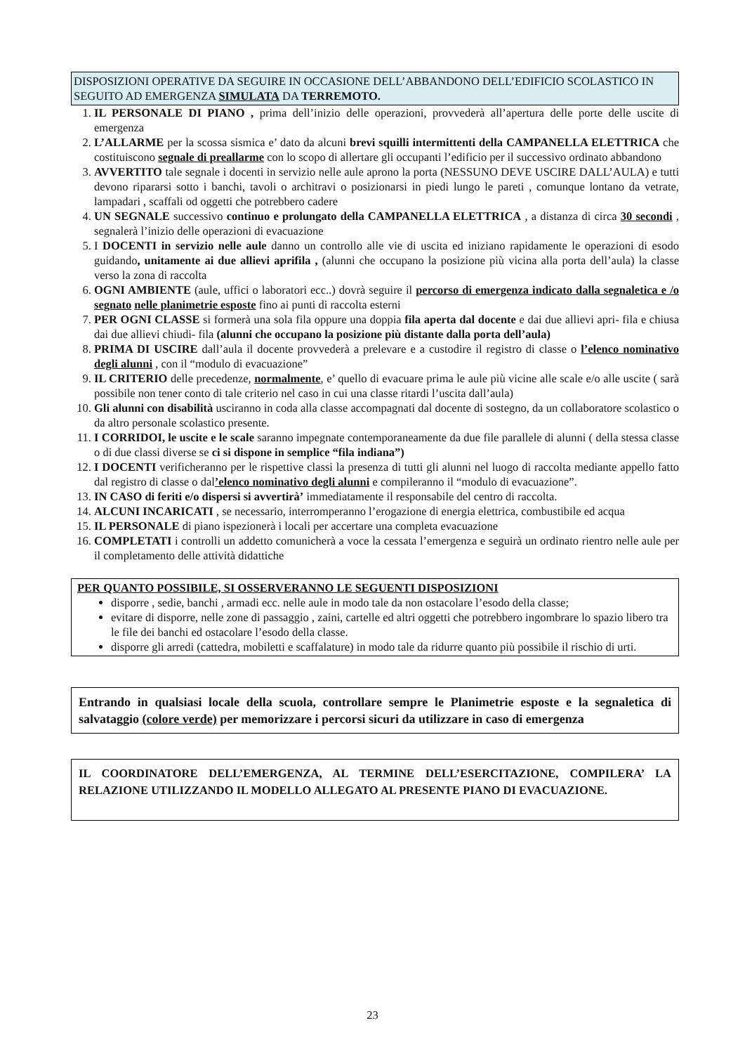DISPOSIZIONI OPERATIVE DA SEGUIRE IN OCCASIONE DELL’ABBANDONO DELL’EDIFICIO SCOLASTICO IN SEGUITO AD EMERGENZA SIMULATA DA TERREMOTO.
1. IL PERSONALE DI PIANO , prima dell’inizio delle operazioni, provvederà all’apertura delle porte delle uscite di emergenza
2. L’ALLARME per la scossa sismica e’ dato da alcuni brevi squilli intermittenti della CAMPANELLA ELETTRICA che costituiscono segnale di preallarme con lo scopo di allertare gli occupanti l’edificio per il successivo ordinato abbandono
3. AVVERTITO tale segnale i docenti in servizio nelle aule aprono la porta (NESSUNO DEVE USCIRE DALL’AULA) e tutti devono ripararsi sotto i banchi, tavoli o architravi o posizionarsi in piedi lungo le pareti , comunque lontano da vetrate, lampadari , scaffali od oggetti che potrebbero cadere
4. UN SEGNALE successivo continuo e prolungato della CAMPANELLA ELETTRICA , a distanza di circa 30 secondi , segnalerà l’inizio delle operazioni di evacuazione
5. I DOCENTI in servizio nelle aule danno un controllo alle vie di uscita ed iniziano rapidamente le operazioni di esodo guidando, unitamente ai due allievi aprifila , (alunni che occupano la posizione più vicina alla porta dell’aula) la classe verso la zona di raccolta
6. OGNI AMBIENTE (aule, uffici o laboratori ecc..) dovrà seguire il percorso di emergenza indicato dalla segnaletica e /o segnato nelle planimetrie esposte fino ai punti di raccolta esterni
7. PER OGNI CLASSE si formerà una sola fila oppure una doppia fila aperta dal docente e dai due allievi apri- fila e chiusa dai due allievi chiudi- fila (alunni che occupano la posizione più distante dalla porta dell’aula)
8. PRIMA DI USCIRE dall’aula il docente provvederà a prelevare e a custodire il registro di classe o l’elenco nominativo degli alunni , con il “modulo di evacuazione”
9. IL CRITERIO delle precedenze, normalmente, e’ quello di evacuare prima le aule più vicine alle scale e/o alle uscite ( sarà possibile non tener conto di tale criterio nel caso in cui una classe ritardi l’uscita dall’aula)
10. Gli alunni con disabilità usciranno in coda alla classe accompagnati dal docente di sostegno, da un collaboratore scolastico o da altro personale scolastico presente.
11. I CORRIDOI, le uscite e le scale saranno impegnate contemporaneamente da due file parallele di alunni ( della stessa classe o di due classi diverse se ci si dispone in semplice “fila indiana”)
12. I DOCENTI verificheranno per le rispettive classi la presenza di tutti gli alunni nel luogo di raccolta mediante appello fatto dal registro di classe o dal’elenco nominativo degli alunni e compileranno il “modulo di evacuazione”.
13. IN CASO di feriti e/o dispersi si avvertirà’ immediatamente il responsabile del centro di raccolta.
14. ALCUNI INCARICATI , se necessario, interromperanno l’erogazione di energia elettrica, combustibile ed acqua
15. IL PERSONALE di piano ispezionerà i locali per accertare una completa evacuazione
16. COMPLETATI i controlli un addetto comunicherà a voce la cessata l’emergenza e seguirà un ordinato rientro nelle aule per il completamento delle attività didattiche
PER QUANTO POSSIBILE, SI OSSERVERANNO LE SEGUENTI DISPOSIZIONI
disporre , sedie, banchi , armadi ecc. nelle aule in modo tale da non ostacolare l’esodo della classe;
evitare di disporre, nelle zone di passaggio , zaini, cartelle ed altri oggetti che potrebbero ingombrare lo spazio libero tra le file dei banchi ed ostacolare l’esodo della classe.
disporre gli arredi (cattedra, mobiletti e scaffalature) in modo tale da ridurre quanto più possibile il rischio di urti.
Entrando in qualsiasi locale della scuola, controllare sempre le Planimetrie esposte e la segnaletica di salvataggio (colore verde) per memorizzare i percorsi sicuri da utilizzare in caso di emergenza
IL COORDINATORE DELL’EMERGENZA, AL TERMINE DELL’ESERCITAZIONE, COMPILERA’ LA RELAZIONE UTILIZZANDO IL MODELLO ALLEGATO AL PRESENTE PIANO DI EVACUAZIONE.
23